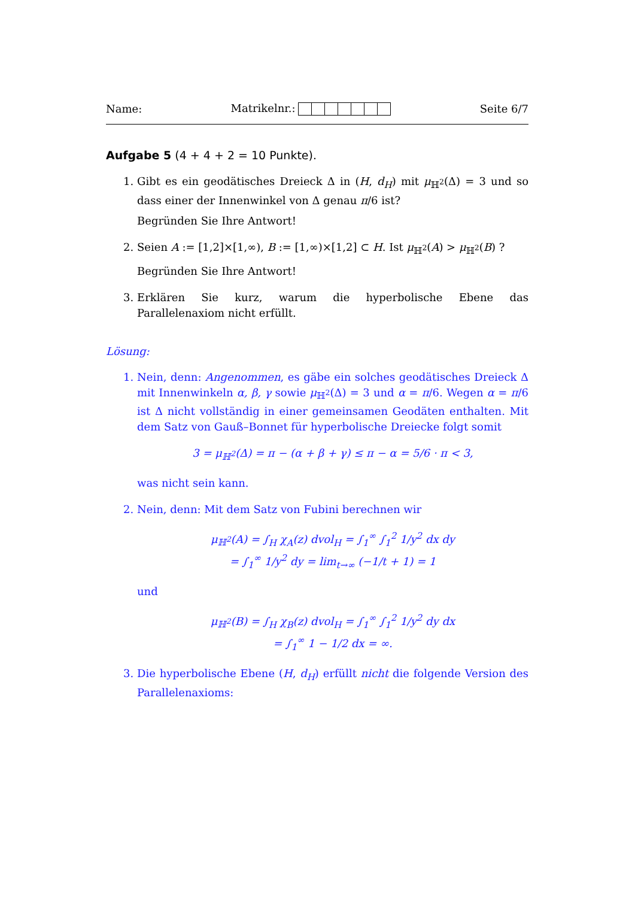Name: Matrikelnr.: Seite 6/7
Aufgabe 5 (4 + 4 + 2 = 10 Punkte).
1. Gibt es ein geodätisches Dreieck Δ in (H, d<sub>H</sub>) mit μ<sub>ℍ<sup>2</sup></sub>(Δ) = 3 und so dass einer der Innenwinkel von Δ genau π/6 ist?
Begründen Sie Ihre Antwort!
2. Seien A := [1,2]×[1,∞), B := [1,∞)×[1,2] ⊂ H. Ist μ<sub>ℍ<sup>2</sup></sub>(A) > μ<sub>ℍ<sup>2</sup></sub>(B) ?
Begründen Sie Ihre Antwort!
3. Erklären Sie kurz, warum die hyperbolische Ebene das Parallelenaxiom nicht erfüllt.
Lösung:
1. Nein, denn: Angenommen, es gäbe ein solches geodätisches Dreieck Δ mit Innenwinkeln α, β, γ sowie μ<sub>ℍ<sup>2</sup></sub>(Δ) = 3 und α = π/6. Wegen α = π/6 ist Δ nicht vollständig in einer gemeinsamen Geodäten enthalten. Mit dem Satz von Gauß–Bonnet für hyperbolische Dreiecke folgt somit
3 = μ<sub>ℍ<sup>2</sup></sub>(Δ) = π − (α + β + γ) ≤ π − α = 5/6 · π < 3,
was nicht sein kann.
2. Nein, denn: Mit dem Satz von Fubini berechnen wir
μ<sub>ℍ<sup>2</sup></sub>(A) = ∫<sub>H</sub> χ<sub>A</sub>(z) dvol<sub>H</sub> = ∫<sub>1</sub><sup>∞</sup> ∫<sub>1</sub><sup>2</sup> 1/y<sup>2</sup> dx dy
= ∫<sub>1</sub><sup>∞</sup> 1/y<sup>2</sup> dy = lim<sub>t→∞</sub> (−1/t + 1) = 1
und
μ<sub>ℍ<sup>2</sup></sub>(B) = ∫<sub>H</sub> χ<sub>B</sub>(z) dvol<sub>H</sub> = ∫<sub>1</sub><sup>∞</sup> ∫<sub>1</sub><sup>2</sup> 1/y<sup>2</sup> dy dx
= ∫<sub>1</sub><sup>∞</sup> 1 − 1/2 dx = ∞.
3. Die hyperbolische Ebene (H, d<sub>H</sub>) erfüllt nicht die folgende Version des Parallelenaxioms: